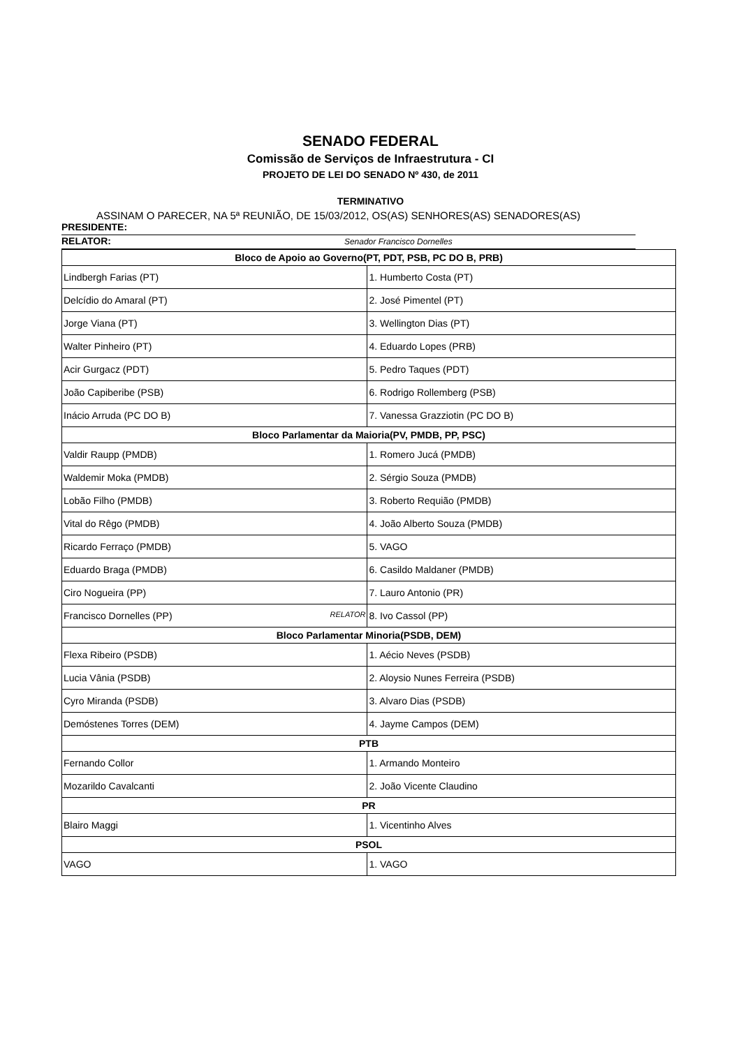SENADO FEDERAL
Comissão de Serviços de Infraestrutura - CI
PROJETO DE LEI DO SENADO Nº 430, de 2011
TERMINATIVO
ASSINAM O PARECER, NA 5ª REUNIÃO, DE 15/03/2012, OS(AS) SENHORES(AS) SENADORES(AS)
PRESIDENTE:
RELATOR: Senador Francisco Dornelles
| Bloco de Apoio ao Governo(PT, PDT, PSB, PC DO B, PRB) | |
| --- | --- |
| Lindbergh Farias (PT) | 1. Humberto Costa (PT) |
| Delcídio do Amaral (PT) | 2. José Pimentel (PT) |
| Jorge Viana (PT) | 3. Wellington Dias (PT) |
| Walter Pinheiro (PT) | 4. Eduardo Lopes (PRB) |
| Acir Gurgacz (PDT) | 5. Pedro Taques (PDT) |
| João Capiberibe (PSB) | 6. Rodrigo Rollemberg (PSB) |
| Inácio Arruda (PC DO B) | 7. Vanessa Grazziotin (PC DO B) |
| Bloco Parlamentar da Maioria(PV, PMDB, PP, PSC) | |
| Valdir Raupp (PMDB) | 1. Romero Jucá (PMDB) |
| Waldemir Moka (PMDB) | 2. Sérgio Souza (PMDB) |
| Lobão Filho (PMDB) | 3. Roberto Requião (PMDB) |
| Vital do Rêgo (PMDB) | 4. João Alberto Souza (PMDB) |
| Ricardo Ferraço (PMDB) | 5. VAGO |
| Eduardo Braga (PMDB) | 6. Casildo Maldaner (PMDB) |
| Ciro Nogueira (PP) | 7. Lauro Antonio (PR) |
| Francisco Dornelles (PP) RELATOR | 8. Ivo Cassol (PP) |
| Bloco Parlamentar Minoria(PSDB, DEM) | |
| Flexa Ribeiro (PSDB) | 1. Aécio Neves (PSDB) |
| Lucia Vânia (PSDB) | 2. Aloysio Nunes Ferreira (PSDB) |
| Cyro Miranda (PSDB) | 3. Alvaro Dias (PSDB) |
| Demóstenes Torres (DEM) | 4. Jayme Campos (DEM) |
| PTB | |
| Fernando Collor | 1. Armando Monteiro |
| Mozarildo Cavalcanti | 2. João Vicente Claudino |
| PR | |
| Blairo Maggi | 1. Vicentinho Alves |
| PSOL | |
| VAGO | 1. VAGO |